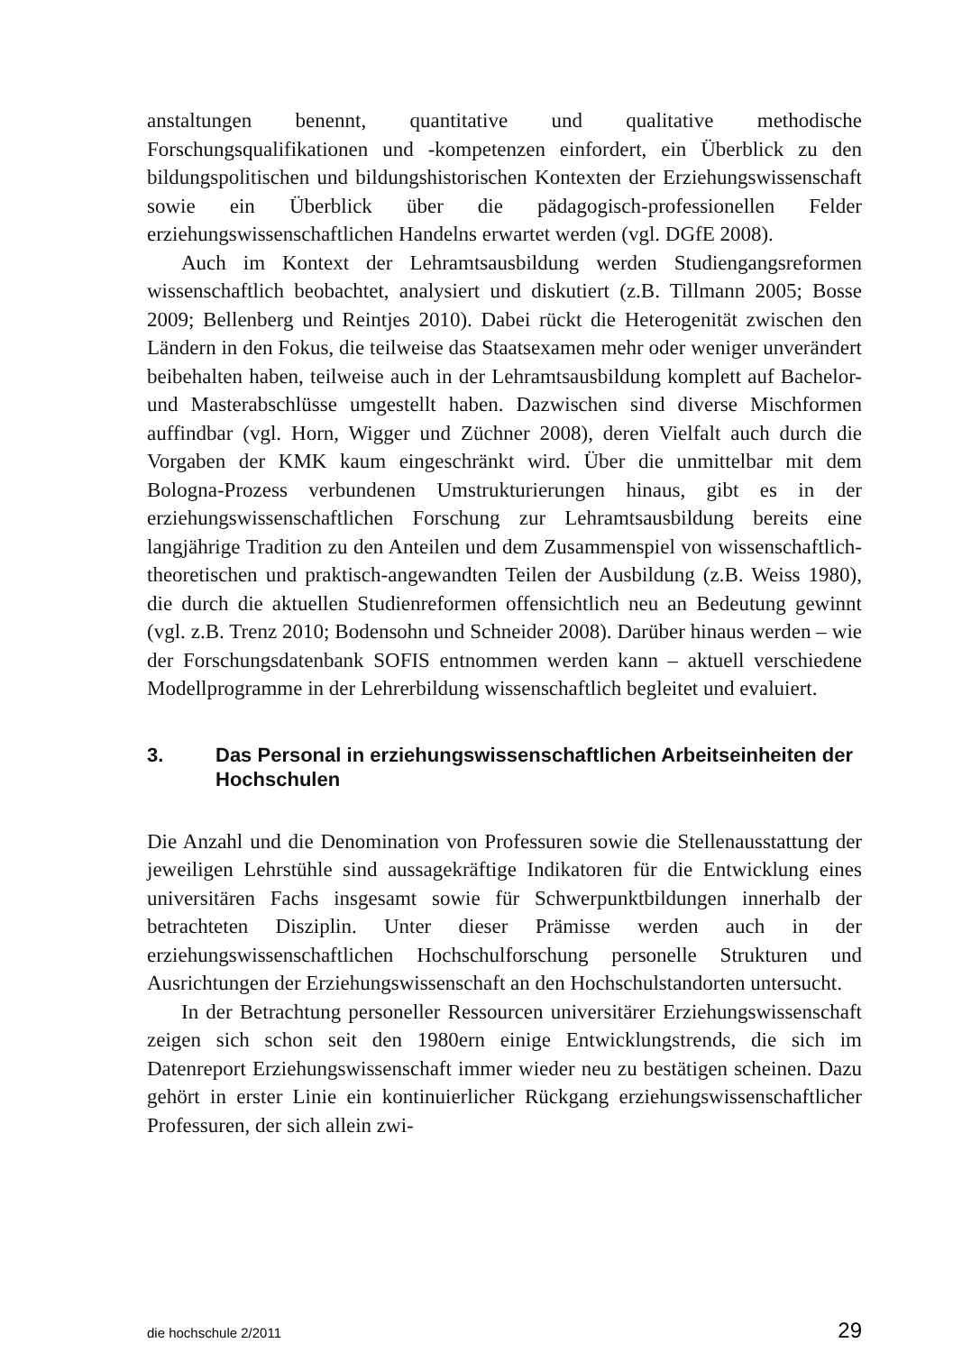anstaltungen benennt, quantitative und qualitative methodische Forschungsqualifikationen und -kompetenzen einfordert, ein Überblick zu den bildungspolitischen und bildungshistorischen Kontexten der Erziehungswissenschaft sowie ein Überblick über die pädagogisch-professionellen Felder erziehungswissenschaftlichen Handelns erwartet werden (vgl. DGfE 2008).
Auch im Kontext der Lehramtsausbildung werden Studiengangsreformen wissenschaftlich beobachtet, analysiert und diskutiert (z.B. Tillmann 2005; Bosse 2009; Bellenberg und Reintjes 2010). Dabei rückt die Heterogenität zwischen den Ländern in den Fokus, die teilweise das Staatsexamen mehr oder weniger unverändert beibehalten haben, teilweise auch in der Lehramtsausbildung komplett auf Bachelor- und Masterabschlüsse umgestellt haben. Dazwischen sind diverse Mischformen auffindbar (vgl. Horn, Wigger und Züchner 2008), deren Vielfalt auch durch die Vorgaben der KMK kaum eingeschränkt wird. Über die unmittelbar mit dem Bologna-Prozess verbundenen Umstrukturierungen hinaus, gibt es in der erziehungswissenschaftlichen Forschung zur Lehramtsausbildung bereits eine langjährige Tradition zu den Anteilen und dem Zusammenspiel von wissenschaftlich-theoretischen und praktisch-angewandten Teilen der Ausbildung (z.B. Weiss 1980), die durch die aktuellen Studienreformen offensichtlich neu an Bedeutung gewinnt (vgl. z.B. Trenz 2010; Bodensohn und Schneider 2008). Darüber hinaus werden – wie der Forschungsdatenbank SOFIS entnommen werden kann – aktuell verschiedene Modellprogramme in der Lehrerbildung wissenschaftlich begleitet und evaluiert.
3. Das Personal in erziehungswissenschaftlichen Arbeitseinheiten der Hochschulen
Die Anzahl und die Denomination von Professuren sowie die Stellenausstattung der jeweiligen Lehrstühle sind aussagekräftige Indikatoren für die Entwicklung eines universitären Fachs insgesamt sowie für Schwerpunktbildungen innerhalb der betrachteten Disziplin. Unter dieser Prämisse werden auch in der erziehungswissenschaftlichen Hochschulforschung personelle Strukturen und Ausrichtungen der Erziehungswissenschaft an den Hochschulstandorten untersucht.
In der Betrachtung personeller Ressourcen universitärer Erziehungswissenschaft zeigen sich schon seit den 1980ern einige Entwicklungstrends, die sich im Datenreport Erziehungswissenschaft immer wieder neu zu bestätigen scheinen. Dazu gehört in erster Linie ein kontinuierlicher Rückgang erziehungswissenschaftlicher Professuren, der sich allein zwi-
die hochschule 2/2011 29